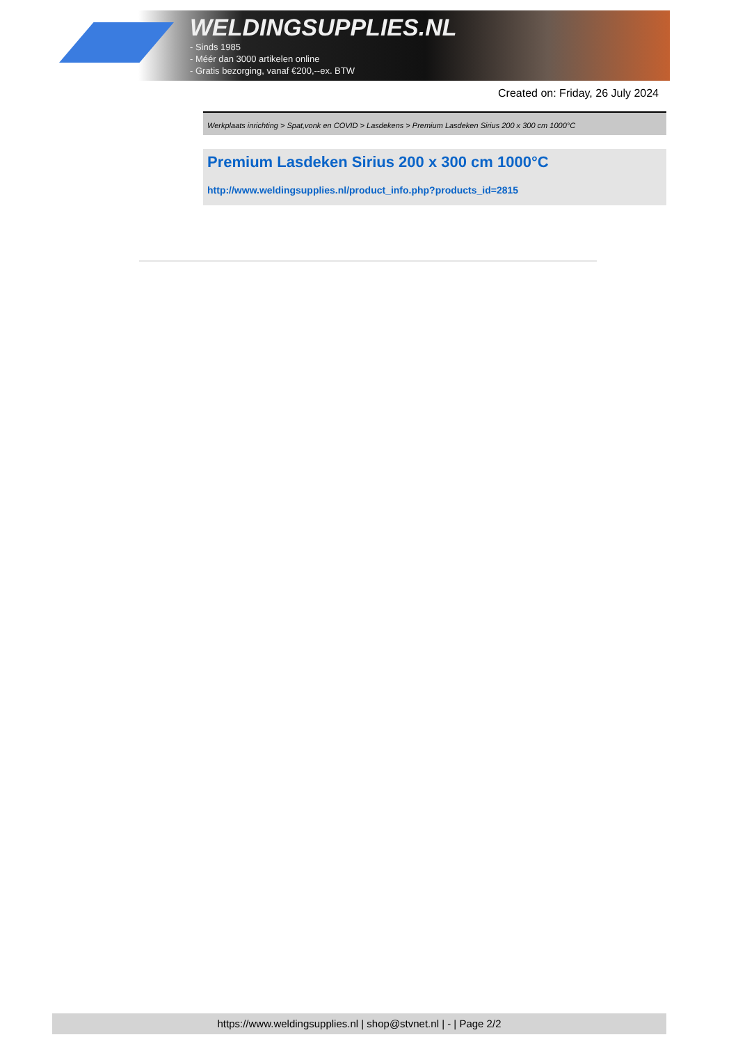WELDINGSUPPLIES.NL
- Sinds 1985
- Méér dan 3000 artikelen online
- Gratis bezorging, vanaf €200,--ex. BTW
Created on: Friday, 26 July 2024
Werkplaats inrichting > Spat,vonk en COVID > Lasdekens > Premium Lasdeken Sirius 200 x 300 cm 1000°C
Premium Lasdeken Sirius 200 x 300 cm 1000°C
http://www.weldingsupplies.nl/product_info.php?products_id=2815
https://www.weldingsupplies.nl | shop@stvnet.nl | - | Page 2/2